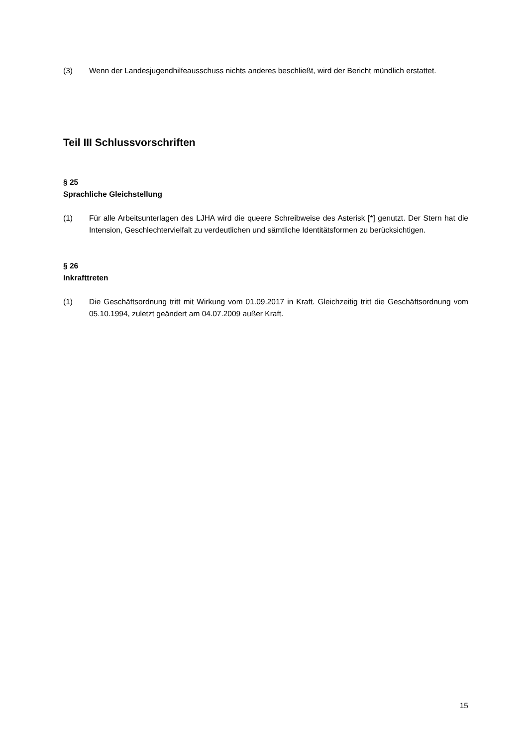(3) Wenn der Landesjugendhilfeausschuss nichts anderes beschließt, wird der Bericht mündlich erstattet.
Teil III Schlussvorschriften
§ 25
Sprachliche Gleichstellung
(1) Für alle Arbeitsunterlagen des LJHA wird die queere Schreibweise des Asterisk [*] genutzt. Der Stern hat die Intension, Geschlechtervielfalt zu verdeutlichen und sämtliche Identitätsformen zu berücksichtigen.
§ 26
Inkrafttreten
(1) Die Geschäftsordnung tritt mit Wirkung vom 01.09.2017 in Kraft. Gleichzeitig tritt die Geschäftsordnung vom 05.10.1994, zuletzt geändert am 04.07.2009 außer Kraft.
15